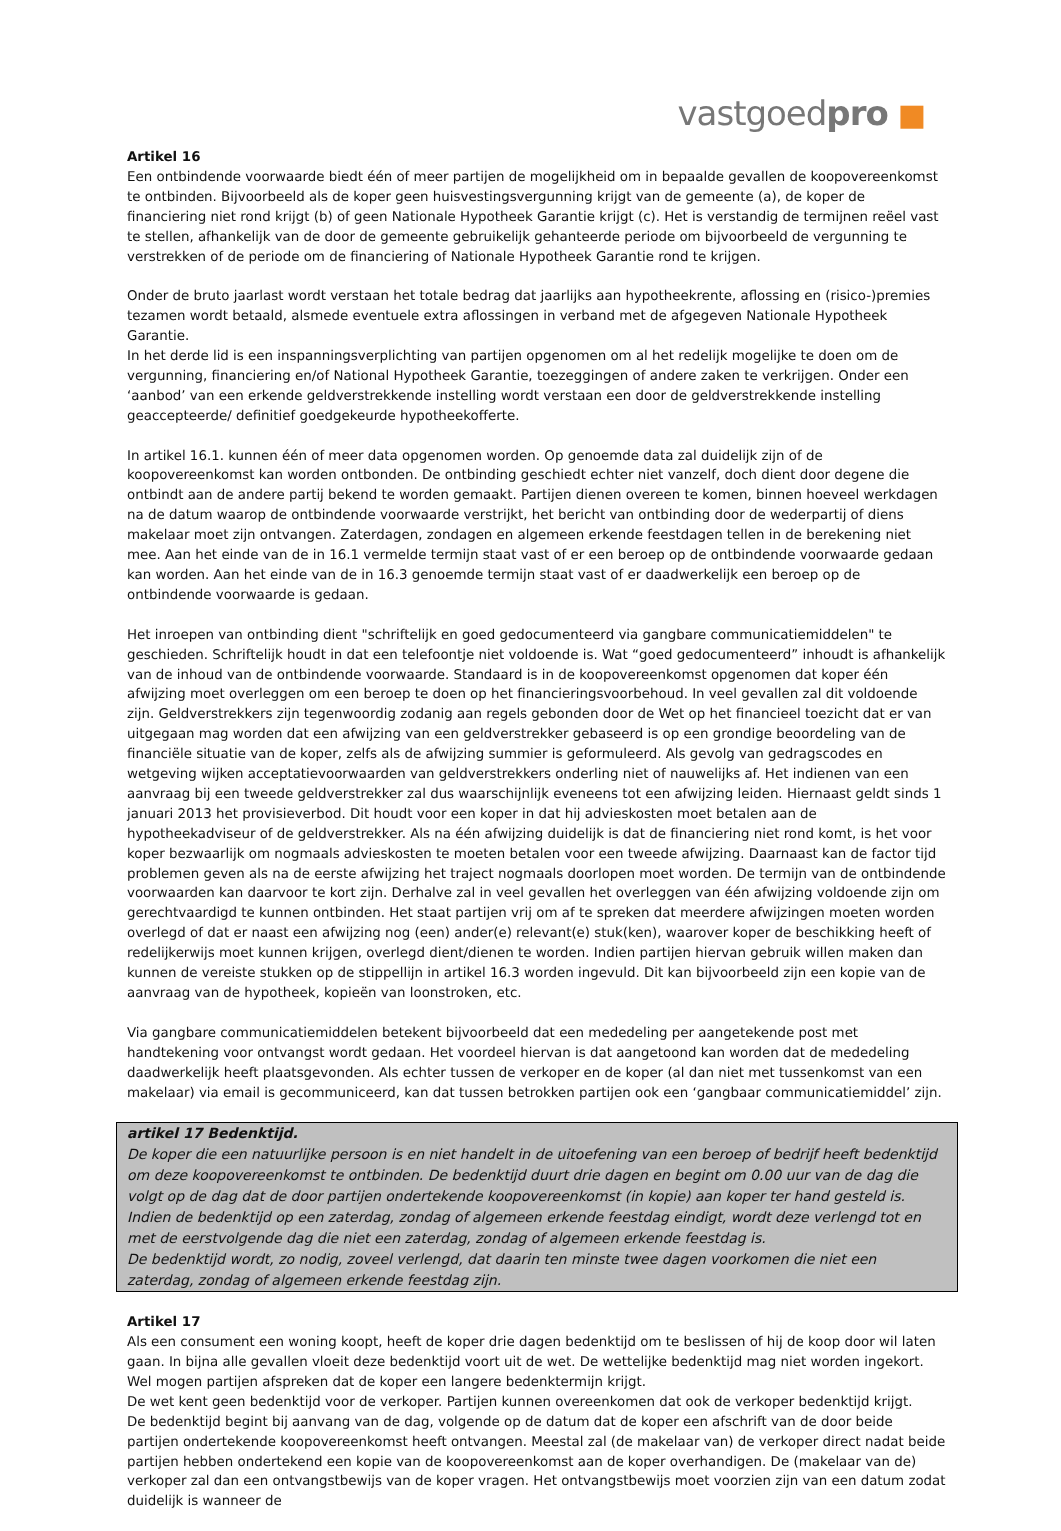vastgoedpro ■
Artikel 16
Een ontbindende voorwaarde biedt één of meer partijen de mogelijkheid om in bepaalde gevallen de koopovereenkomst te ontbinden. Bijvoorbeeld als de koper geen huisvestingsvergunning krijgt van de gemeente (a), de koper de financiering niet rond krijgt (b) of geen Nationale Hypotheek Garantie krijgt (c). Het is verstandig de termijnen reëel vast te stellen, afhankelijk van de door de gemeente gebruikelijk gehanteerde periode om bijvoorbeeld de vergunning te verstrekken of de periode om de financiering of Nationale Hypotheek Garantie rond te krijgen.
Onder de bruto jaarlast wordt verstaan het totale bedrag dat jaarlijks aan hypotheekrente, aflossing en (risico-)premies tezamen wordt betaald, alsmede eventuele extra aflossingen in verband met de afgegeven Nationale Hypotheek Garantie.
In het derde lid is een inspanningsverplichting van partijen opgenomen om al het redelijk mogelijke te doen om de vergunning, financiering en/of National Hypotheek Garantie, toezeggingen of andere zaken te verkrijgen. Onder een ‘aanbod’ van een erkende geldverstrekkende instelling wordt verstaan een door de geldverstrekkende instelling geaccepteerde/ definitief goedgekeurde hypotheekofferte.
In artikel 16.1. kunnen één of meer data opgenomen worden. Op genoemde data zal duidelijk zijn of de koopovereenkomst kan worden ontbonden. De ontbinding geschiedt echter niet vanzelf, doch dient door degene die ontbindt aan de andere partij bekend te worden gemaakt. Partijen dienen overeen te komen, binnen hoeveel werkdagen na de datum waarop de ontbindende voorwaarde verstrijkt, het bericht van ontbinding door de wederpartij of diens makelaar moet zijn ontvangen. Zaterdagen, zondagen en algemeen erkende feestdagen tellen in de berekening niet mee. Aan het einde van de in 16.1 vermelde termijn staat vast of er een beroep op de ontbindende voorwaarde gedaan kan worden. Aan het einde van de in 16.3 genoemde termijn staat vast of er daadwerkelijk een beroep op de ontbindende voorwaarde is gedaan.
Het inroepen van ontbinding dient "schriftelijk en goed gedocumenteerd via gangbare communicatiemiddelen" te geschieden. Schriftelijk houdt in dat een telefoontje niet voldoende is. Wat “goed gedocumenteerd” inhoudt is afhankelijk van de inhoud van de ontbindende voorwaarde. Standaard is in de koopovereenkomst opgenomen dat koper één afwijzing moet overleggen om een beroep te doen op het financieringsvoorbehoud. In veel gevallen zal dit voldoende zijn. Geldverstrekkers zijn tegenwoordig zodanig aan regels gebonden door de Wet op het financieel toezicht dat er van uitgegaan mag worden dat een afwijzing van een geldverstrekker gebaseerd is op een grondige beoordeling van de financiële situatie van de koper, zelfs als de afwijzing summier is geformuleerd. Als gevolg van gedragscodes en wetgeving wijken acceptatievoorwaarden van geldverstrekkers onderling niet of nauwelijks af. Het indienen van een aanvraag bij een tweede geldverstrekker zal dus waarschijnlijk eveneens tot een afwijzing leiden. Hiernaast geldt sinds 1 januari 2013 het provisieverbod. Dit houdt voor een koper in dat hij advieskosten moet betalen aan de hypotheekadviseur of de geldverstrekker. Als na één afwijzing duidelijk is dat de financiering niet rond komt, is het voor koper bezwaarlijk om nogmaals advieskosten te moeten betalen voor een tweede afwijzing. Daarnaast kan de factor tijd problemen geven als na de eerste afwijzing het traject nogmaals doorlopen moet worden. De termijn van de ontbindende voorwaarden kan daarvoor te kort zijn. Derhalve zal in veel gevallen het overleggen van één afwijzing voldoende zijn om gerechtvaardigd te kunnen ontbinden. Het staat partijen vrij om af te spreken dat meerdere afwijzingen moeten worden overlegd of dat er naast een afwijzing nog (een) ander(e) relevant(e) stuk(ken), waarover koper de beschikking heeft of redelijkerwijs moet kunnen krijgen, overlegd dient/dienen te worden. Indien partijen hiervan gebruik willen maken dan kunnen de vereiste stukken op de stippellijn in artikel 16.3 worden ingevuld. Dit kan bijvoorbeeld zijn een kopie van de aanvraag van de hypotheek, kopieën van loonstroken, etc.
Via gangbare communicatiemiddelen betekent bijvoorbeeld dat een mededeling per aangetekende post met handtekening voor ontvangst wordt gedaan. Het voordeel hiervan is dat aangetoond kan worden dat de mededeling daadwerkelijk heeft plaatsgevonden. Als echter tussen de verkoper en de koper (al dan niet met tussenkomst van een makelaar) via email is gecommuniceerd, kan dat tussen betrokken partijen ook een ‘gangbaar communicatiemiddel’ zijn.
artikel 17 Bedenktijd.
De koper die een natuurlijke persoon is en niet handelt in de uitoefening van een beroep of bedrijf heeft bedenktijd om deze koopovereenkomst te ontbinden. De bedenktijd duurt drie dagen en begint om 0.00 uur van de dag die volgt op de dag dat de door partijen ondertekende koopovereenkomst (in kopie) aan koper ter hand gesteld is.
Indien de bedenktijd op een zaterdag, zondag of algemeen erkende feestdag eindigt, wordt deze verlengd tot en met de eerstvolgende dag die niet een zaterdag, zondag of algemeen erkende feestdag is.
De bedenktijd wordt, zo nodig, zoveel verlengd, dat daarin ten minste twee dagen voorkomen die niet een zaterdag, zondag of algemeen erkende feestdag zijn.
Artikel 17
Als een consument een woning koopt, heeft de koper drie dagen bedenktijd om te beslissen of hij de koop door wil laten gaan. In bijna alle gevallen vloeit deze bedenktijd voort uit de wet. De wettelijke bedenktijd mag niet worden ingekort. Wel mogen partijen afspreken dat de koper een langere bedenktermijn krijgt.
De wet kent geen bedenktijd voor de verkoper. Partijen kunnen overeenkomen dat ook de verkoper bedenktijd krijgt.
De bedenktijd begint bij aanvang van de dag, volgende op de datum dat de koper een afschrift van de door beide partijen ondertekende koopovereenkomst heeft ontvangen. Meestal zal (de makelaar van) de verkoper direct nadat beide partijen hebben ondertekend een kopie van de koopovereenkomst aan de koper overhandigen. De (makelaar van de) verkoper zal dan een ontvangstbewijs van de koper vragen. Het ontvangstbewijs moet voorzien zijn van een datum zodat duidelijk is wanneer de